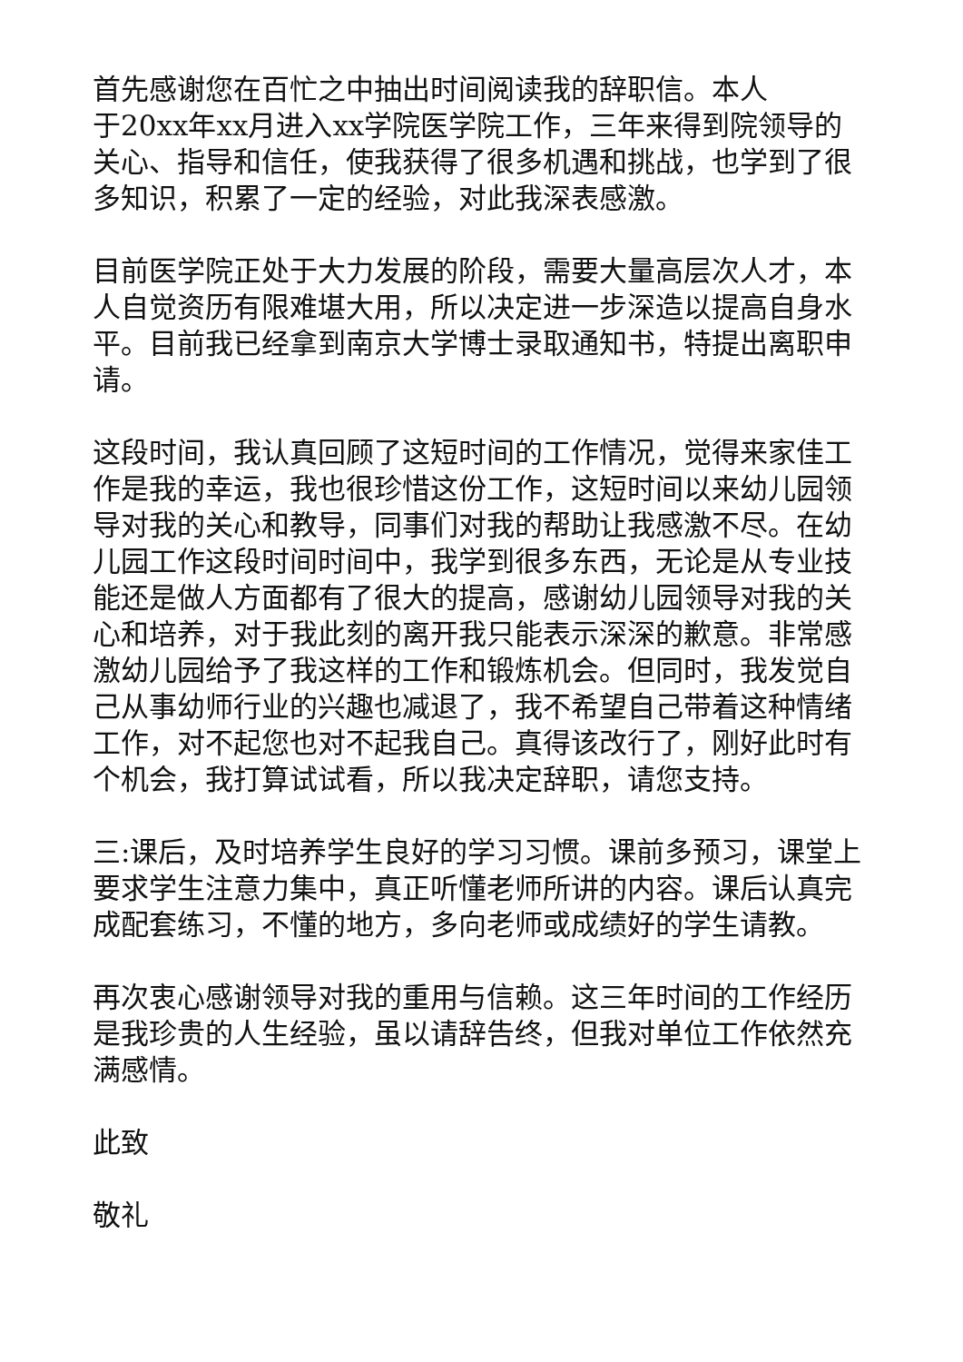首先感谢您在百忙之中抽出时间阅读我的辞职信。本人
于20xx年xx月进入xx学院医学院工作，三年来得到院领导的关心、指导和信任，使我获得了很多机遇和挑战，也学到了很多知识，积累了一定的经验，对此我深表感激。
目前医学院正处于大力发展的阶段，需要大量高层次人才，本人自觉资历有限难堪大用，所以决定进一步深造以提高自身水平。目前我已经拿到南京大学博士录取通知书，特提出离职申请。
这段时间，我认真回顾了这短时间的工作情况，觉得来家佳工作是我的幸运，我也很珍惜这份工作，这短时间以来幼儿园领导对我的关心和教导，同事们对我的帮助让我感激不尽。在幼儿园工作这段时间时间中，我学到很多东西，无论是从专业技能还是做人方面都有了很大的提高，感谢幼儿园领导对我的关心和培养，对于我此刻的离开我只能表示深深的歉意。非常感激幼儿园给予了我这样的工作和锻炼机会。但同时，我发觉自己从事幼师行业的兴趣也减退了，我不希望自己带着这种情绪工作，对不起您也对不起我自己。真得该改行了，刚好此时有个机会，我打算试试看，所以我决定辞职，请您支持。
三:课后，及时培养学生良好的学习习惯。课前多预习，课堂上要求学生注意力集中，真正听懂老师所讲的内容。课后认真完成配套练习，不懂的地方，多向老师或成绩好的学生请教。
再次衷心感谢领导对我的重用与信赖。这三年时间的工作经历是我珍贵的人生经验，虽以请辞告终，但我对单位工作依然充满感情。
此致
敬礼